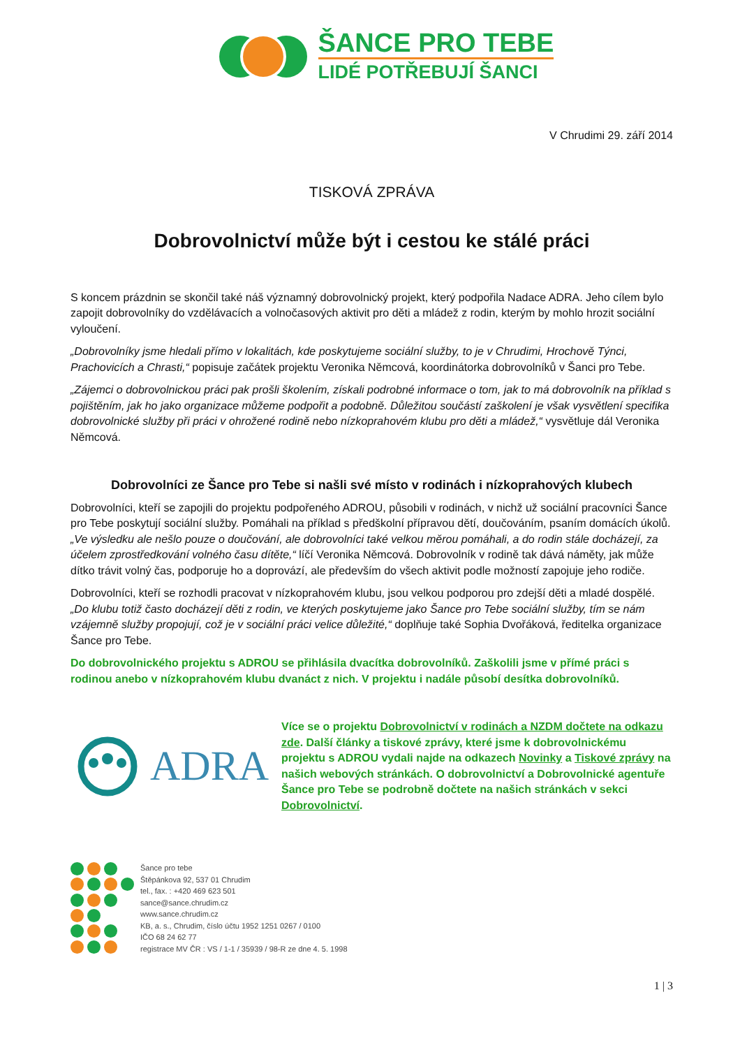ŠANCE PRO TEBE
LIDÉ POTŘEBUJÍ ŠANCI
V Chrudimi 29. září 2014
TISKOVÁ ZPRÁVA
Dobrovolnictví může být i cestou ke stálé práci
S koncem prázdnin se skončil také náš významný dobrovolnický projekt, který podpořila Nadace ADRA. Jeho cílem bylo zapojit dobrovolníky do vzdělávacích a volnočasových aktivit pro děti a mládež z rodin, kterým by mohlo hrozit sociální vyloučení.
„Dobrovolníky jsme hledali přímo v lokalitách, kde poskytujeme sociální služby, to je v Chrudimi, Hrochově Týnci, Prachovicích a Chrasti,“ popisuje začátek projektu Veronika Němcová, koordinátorka dobrovolníků v Šanci pro Tebe.
„Zájemci o dobrovolnickou práci pak prošli školením, získali podrobné informace o tom, jak to má dobrovolník na příklad s pojištěním, jak ho jako organizace můžeme podpořit a podobně. Důležitou součástí zaškolení je však vysvětlení specifika dobrovolnické služby při práci v ohrožené rodině nebo nízkoprahovém klubu pro děti a mládež,“ vysvětluje dál Veronika Němcová.
Dobrovolníci ze Šance pro Tebe si našli své místo v rodinách i nízkoprahových klubech
Dobrovolníci, kteří se zapojili do projektu podpořeného ADROU, působili v rodinách, v nichž už sociální pracovníci Šance pro Tebe poskytují sociální služby. Pomáhali na příklad s předškolní přípravou dětí, doučováním, psaním domácích úkolů. „Ve výsledku ale nešlo pouze o doučování, ale dobrovolníci také velkou měrou pomáhali, a do rodin stále docházejí, za účelem zprostředkování volného času dítěte,“ líčí Veronika Němcová. Dobrovolník v rodině tak dává náměty, jak může dítko trávit volný čas, podporuje ho a doprovází, ale především do všech aktivit podle možností zapojuje jeho rodiče.
Dobrovolníci, kteří se rozhodli pracovat v nízkoprahovém klubu, jsou velkou podporou pro zdejší děti a mladé dospělé. „Do klubu totiž často docházejí děti z rodin, ve kterých poskytujeme jako Šance pro Tebe sociální služby, tím se nám vzájemně služby propojují, což je v sociální práci velice důležité,“ doplňuje také Sophia Dvořáková, ředitelka organizace Šance pro Tebe.
Do dobrovolnického projektu s ADROU se přihlásila dvacítka dobrovolníků. Zaškolili jsme v přímé práci s rodinou anebo v nízkoprahovém klubu dvanáct z nich. V projektu i nadále působí desítka dobrovolníků.
ADRA
Více se o projektu Dobrovolnictví v rodinách a NZDM dočtete na odkazu zde. Další články a tiskové zprávy, které jsme k dobrovolnickému projektu s ADROU vydali najde na odkazech Novinky a Tiskové zprávy na našich webových stránkách. O dobrovolnictví a Dobrovolnické agentuře Šance pro Tebe se podrobně dočtete na našich stránkách v sekci Dobrovolnictví.
Šance pro tebe
Štěpánkova 92, 537 01 Chrudim
tel., fax. : +420 469 623 501
sance@sance.chrudim.cz
www.sance.chrudim.cz
KB, a. s., Chrudim, číslo účtu 1952 1251 0267 / 0100
IČO 68 24 62 77
registrace MV ČR : VS / 1-1 / 35939 / 98-R ze dne 4. 5. 1998
1 | 3